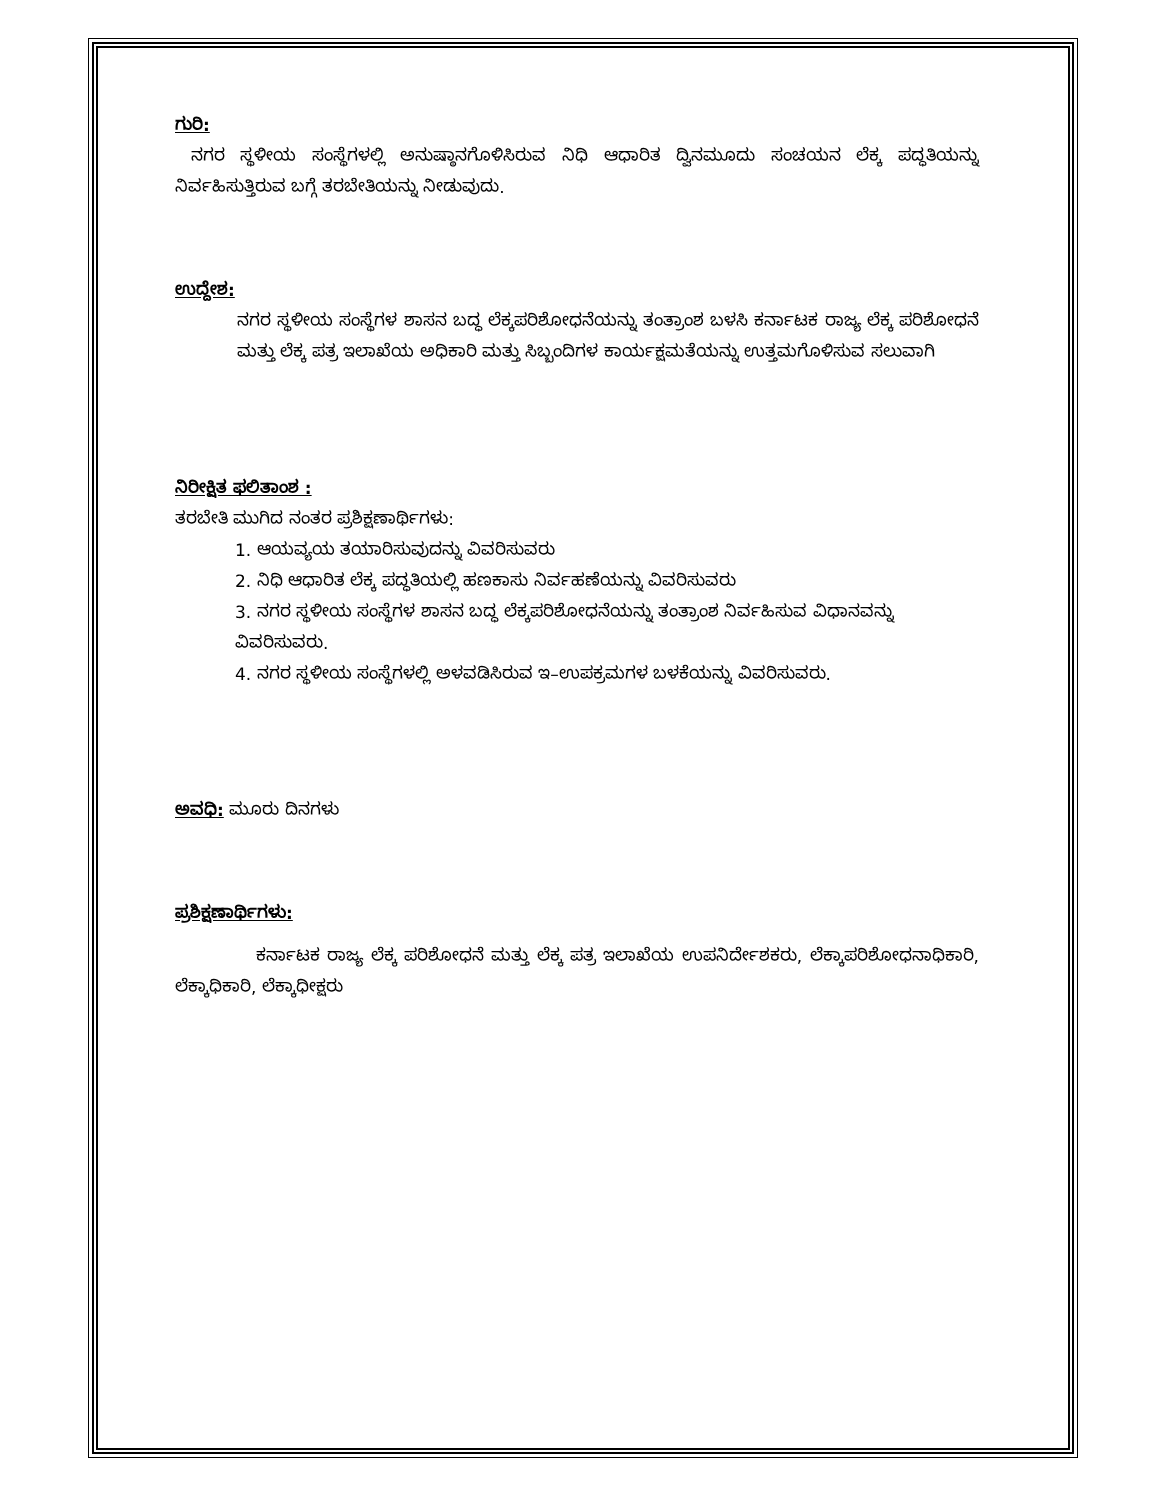ಗುರಿ:
ನಗರ ಸ್ಥಳೀಯ ಸಂಸ್ಥೆಗಳಲ್ಲಿ ಅನುಷ್ಠಾನಗೊಳಿಸಿರುವ ನಿಧಿ ಆಧಾರಿತ ದ್ವಿನಮೂದು ಸಂಚಯನ ಲೆಕ್ಕ ಪದ್ಧತಿಯನ್ನು ನಿರ್ವಹಿಸುತ್ತಿರುವ ಬಗ್ಗೆ ತರಬೇತಿಯನ್ನು ನೀಡುವುದು.
ಉದ್ದೇಶ:
ನಗರ ಸ್ಥಳೀಯ ಸಂಸ್ಥೆಗಳ ಶಾಸನ ಬದ್ಧ ಲೆಕ್ಕಪರಿಶೋಧನೆಯನ್ನು ತಂತ್ರಾಂಶ ಬಳಸಿ ಕರ್ನಾಟಕ ರಾಜ್ಯ ಲೆಕ್ಕ ಪರಿಶೋಧನೆ ಮತ್ತು ಲೆಕ್ಕ ಪತ್ರ ಇಲಾಖೆಯ ಅಧಿಕಾರಿ ಮತ್ತು ಸಿಬ್ಬಂದಿಗಳ ಕಾರ್ಯಕ್ಷಮತೆಯನ್ನು ಉತ್ತಮಗೊಳಿಸುವ ಸಲುವಾಗಿ
ನಿರೀಕ್ಷಿತ ಫಲಿತಾಂಶ :
ತರಬೇತಿ ಮುಗಿದ ನಂತರ ಪ್ರಶಿಕ್ಷಣಾರ್ಥಿಗಳು:
1. ಆಯವ್ಯಯ ತಯಾರಿಸುವುದನ್ನು ವಿವರಿಸುವರು
2. ನಿಧಿ ಆಧಾರಿತ ಲೆಕ್ಕ ಪದ್ಧತಿಯಲ್ಲಿ ಹಣಕಾಸು ನಿರ್ವಹಣೆಯನ್ನು ವಿವರಿಸುವರು
3. ನಗರ ಸ್ಥಳೀಯ ಸಂಸ್ಥೆಗಳ ಶಾಸನ ಬದ್ಧ ಲೆಕ್ಕಪರಿಶೋಧನೆಯನ್ನು ತಂತ್ರಾಂಶ ನಿರ್ವಹಿಸುವ ವಿಧಾನವನ್ನು ವಿವರಿಸುವರು.
4. ನಗರ ಸ್ಥಳೀಯ ಸಂಸ್ಥೆಗಳಲ್ಲಿ ಅಳವಡಿಸಿರುವ ಇ–ಉಪಕ್ರಮಗಳ ಬಳಕೆಯನ್ನು ವಿವರಿಸುವರು.
ಅವಧಿ: ಮೂರು ದಿನಗಳು
ಪ್ರಶಿಕ್ಷಣಾರ್ಥಿಗಳು:
ಕರ್ನಾಟಕ ರಾಜ್ಯ ಲೆಕ್ಕ ಪರಿಶೋಧನೆ ಮತ್ತು ಲೆಕ್ಕ ಪತ್ರ ಇಲಾಖೆಯ ಉಪನಿರ್ದೇಶಕರು, ಲೆಕ್ಕಾಪರಿಶೋಧನಾಧಿಕಾರಿ, ಲೆಕ್ಕಾಧಿಕಾರಿ, ಲೆಕ್ಕಾಧೀಕ್ಷರು